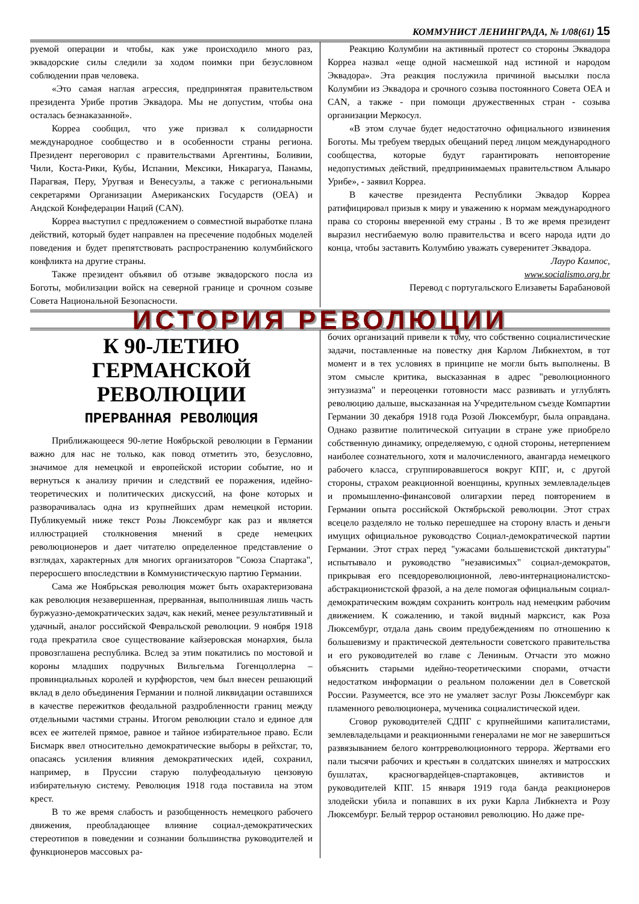КОММУНИСТ ЛЕНИНГРАДА, № 1/08(61) 15
руемой операции и чтобы, как уже происходило много раз, эквадорские силы следили за ходом поимки при безусловном соблюдении прав человека.
«Это самая наглая агрессия, предпринятая правительством президента Урибе против Эквадора. Мы не допустим, чтобы она осталась безнаказанной».
Корреа сообщил, что уже призвал к солидарности международное сообщество и в особенности страны региона. Президент переговорил с правительствами Аргентины, Боливии, Чили, Коста-Рики, Кубы, Испании, Мексики, Никарагуа, Панамы, Парагвая, Перу, Уругвая и Венесуэлы, а также с региональными секретарями Организации Американских Государств (OEA) и Андской Конфедерации Наций (CAN).
Корреа выступил с предложением о совместной выработке плана действий, который будет направлен на пресечение подобных моделей поведения и будет препятствовать распространению колумбийского конфликта на другие страны.
Также президент объявил об отзыве эквадорского посла из Боготы, мобилизации войск на северной границе и срочном созыве Совета Национальной Безопасности.
Реакцию Колумбии на активный протест со стороны Эквадора Корреа назвал «еще одной насмешкой над истиной и народом Эквадора». Эта реакция послужила причиной высылки посла Колумбии из Эквадора и срочного созыва постоянного Совета OEA и CAN, а также - при помощи дружественных стран - созыва организации Меркосул.
«В этом случае будет недостаточно официального извинения Боготы. Мы требуем твердых обещаний перед лицом международного сообщества, которые будут гарантировать неповторение недопустимых действий, предпринимаемых правительством Альваро Урибе», - заявил Корреа.
В качестве президента Республики Эквадор Корреа ратифицировал призыв к миру и уважению к нормам международного права со стороны вверенной ему страны . В то же время президент выразил несгибаемую волю правительства и всего народа идти до конца, чтобы заставить Колумбию уважать суверенитет Эквадора.
Лауро Кампос,
www.socialismo.org.br
Перевод с португальского Елизаветы Барабановой
ИСТОРИЯ РЕВОЛЮЦИИ
К 90-ЛЕТИЮ ГЕРМАНСКОЙ РЕВОЛЮЦИИ
ПРЕРВАННАЯ РЕВОЛЮЦИЯ
Приближающееся 90-летие Ноябрьской революции в Германии важно для нас не только, как повод отметить это, безусловно, значимое для немецкой и европейской истории событие, но и вернуться к анализу причин и следствий ее поражения, идейно-теоретических и политических дискуссий, на фоне которых и разворачивалась одна из крупнейших драм немецкой истории. Публикуемый ниже текст Розы Люксембург как раз и является иллюстрацией столкновения мнений в среде немецких революционеров и дает читателю определенное представление о взглядах, характерных для многих организаторов "Союза Спартака", переросшего впоследствии в Коммунистическую партию Германии.
Сама же Ноябрьская революция может быть охарактеризована как революция незавершенная, прерванная, выполнившая лишь часть буржуазно-демократических задач, как некий, менее результативный и удачный, аналог российской Февральской революции. 9 ноября 1918 года прекратила свое существование кайзеровская монархия, была провозглашена республика. Вслед за этим покатились по мостовой и короны младших подручных Вильгельма Гогенцоллерна – провинциальных королей и курфюрстов, чем был внесен решающий вклад в дело объединения Германии и полной ликвидации оставшихся в качестве пережитков феодальной раздробленности границ между отдельными частями страны. Итогом революции стало и единое для всех ее жителей прямое, равное и тайное избирательное право. Если Бисмарк ввел относительно демократические выборы в рейхстаг, то, опасаясь усиления влияния демократических идей, сохранил, например, в Пруссии старую полуфеодальную цензовую избирательную систему. Революция 1918 года поставила на этом крест.
В то же время слабость и разобщенность немецкого рабочего движения, преобладающее влияние социал-демократических стереотипов в поведении и сознании большинства руководителей и функционеров массовых ра-
бочих организаций привели к тому, что собственно социалистические задачи, поставленные на повестку дня Карлом Либкнехтом, в тот момент и в тех условиях в принципе не могли быть выполнены. В этом смысле критика, высказанная в адрес "революционного энтузиазма" и переоценки готовности масс развивать и углублять революцию дальше, высказанная на Учредительном съезде Компартии Германии 30 декабря 1918 года Розой Люксембург, была оправдана. Однако развитие политической ситуации в стране уже приобрело собственную динамику, определяемую, с одной стороны, нетерпением наиболее сознательного, хотя и малочисленного, авангарда немецкого рабочего класса, сгруппировавшегося вокруг КПГ, и, с другой стороны, страхом реакционной военщины, крупных землевладельцев и промышленно-финансовой олигархии перед повторением в Германии опыта российской Октябрьской революции. Этот страх всецело разделяло не только перешедшее на сторону власть и деньги имущих официальное руководство Социал-демократической партии Германии. Этот страх перед "ужасами большевистской диктатуры" испытывало и руководство "независимых" социал-демократов, прикрывая его псевдореволюционной, лево-интернационалистско-абстракционистской фразой, а на деле помогая официальным социал-демократическим вождям сохранить контроль над немецким рабочим движением. К сожалению, и такой видный марксист, как Роза Люксембург, отдала дань своим предубеждениям по отношению к большевизму и практической деятельности советского правительства и его руководителей во главе с Лениным. Отчасти это можно объяснить старыми идейно-теоретическими спорами, отчасти недостатком информации о реальном положении дел в Советской России. Разумеется, все это не умаляет заслуг Розы Люксембург как пламенного революционера, мученика социалистической идеи.
Сговор руководителей СДПГ с крупнейшими капиталистами, землевладельцами и реакционными генералами не мог не завершиться развязыванием белого контрреволюционного террора. Жертвами его пали тысячи рабочих и крестьян в солдатских шинелях и матросских бушлатах, красногвардейцев-спартаковцев, активистов и руководителей КПГ. 15 января 1919 года банда реакционеров злодейски убила и попавших в их руки Карла Либкнехта и Розу Люксембург. Белый террор остановил революцию. Но даже пре-